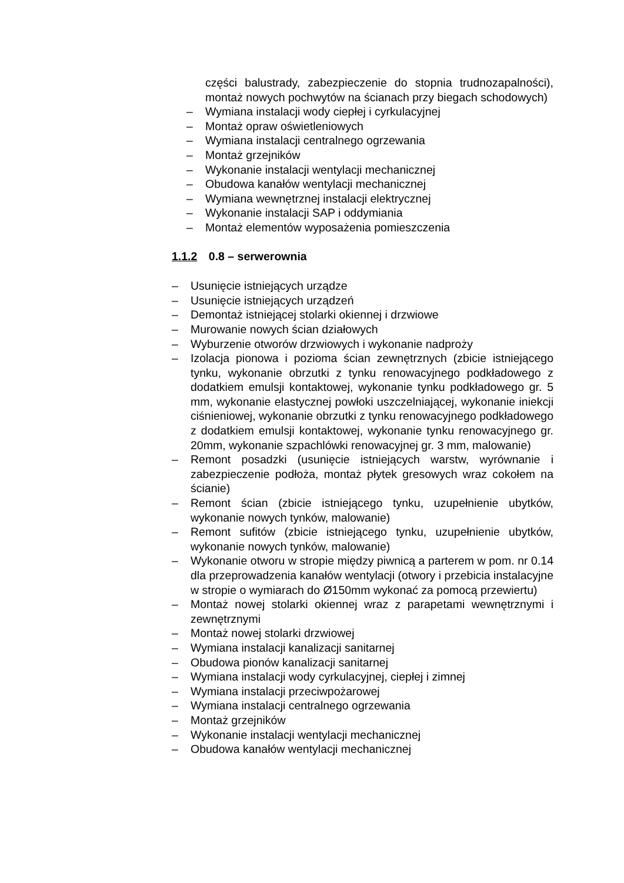części balustrady, zabezpieczenie do stopnia trudnozapalności), montaż nowych pochwytów na ścianach przy biegach schodowych)
– Wymiana instalacji wody ciepłej i cyrkulacyjnej
– Montaż opraw oświetleniowych
– Wymiana instalacji centralnego ogrzewania
– Montaż grzejników
– Wykonanie instalacji wentylacji mechanicznej
– Obudowa kanałów wentylacji mechanicznej
– Wymiana wewnętrznej instalacji elektrycznej
– Wykonanie instalacji SAP i oddymiania
– Montaż elementów wyposażenia pomieszczenia
1.1.2 0.8 – serwerownia
– Usunięcie istniejących urządze
– Usunięcie istniejących urządzeń
– Demontaż istniejącej stolarki okiennej i drzwiowe
– Murowanie nowych ścian działowych
– Wyburzenie otworów drzwiowych i wykonanie nadproży
– Izolacja pionowa i pozioma ścian zewnętrznych (zbicie istniejącego tynku, wykonanie obrzutki z tynku renowacyjnego podkładowego z dodatkiem emulsji kontaktowej, wykonanie tynku podkładowego gr. 5 mm, wykonanie elastycznej powłoki uszczelniającej, wykonanie iniekcji ciśnieniowej, wykonanie obrzutki z tynku renowacyjnego podkładowego z dodatkiem emulsji kontaktowej, wykonanie tynku renowacyjnego gr. 20mm, wykonanie szpachlówki renowacyjnej gr. 3 mm, malowanie)
– Remont posadzki (usunięcie istniejących warstw, wyrównanie i zabezpieczenie podłoża, montaż płytek gresowych wraz cokołem na ścianie)
– Remont ścian (zbicie istniejącego tynku, uzupełnienie ubytków, wykonanie nowych tynków, malowanie)
– Remont sufitów (zbicie istniejącego tynku, uzupełnienie ubytków, wykonanie nowych tynków, malowanie)
– Wykonanie otworu w stropie między piwnicą a parterem w pom. nr 0.14 dla przeprowadzenia kanałów wentylacji (otwory i przebicia instalacyjne w stropie o wymiarach do Ø150mm wykonać za pomocą przewiertu)
– Montaż nowej stolarki okiennej wraz z parapetami wewnętrznymi i zewnętrznymi
– Montaż nowej stolarki drzwiowej
– Wymiana instalacji kanalizacji sanitarnej
– Obudowa pionów kanalizacji sanitarnej
– Wymiana instalacji wody cyrkulacyjnej, ciepłej i zimnej
– Wymiana instalacji przeciwpożarowej
– Wymiana instalacji centralnego ogrzewania
– Montaż grzejników
– Wykonanie instalacji wentylacji mechanicznej
– Obudowa kanałów wentylacji mechanicznej